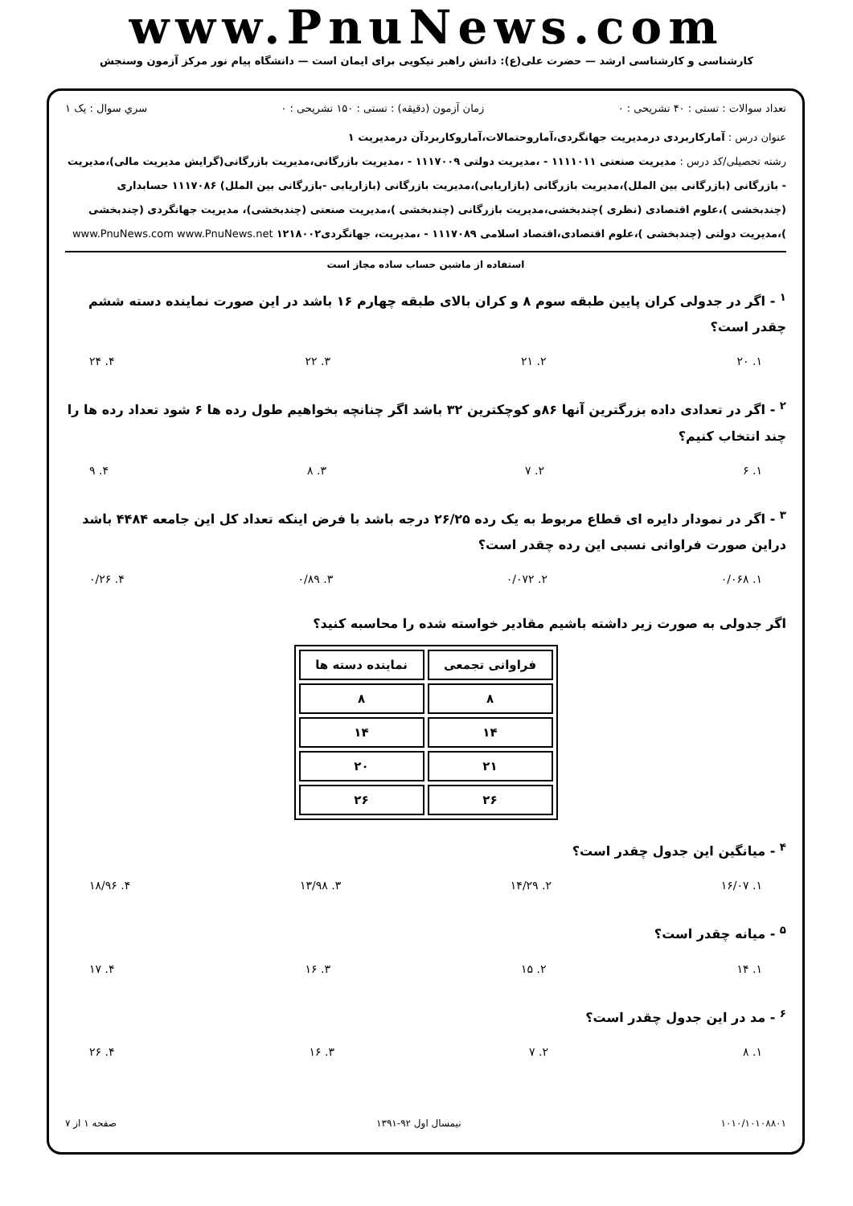www.PnuNews.com
کارشناسی و کارشناسی ارشد — حضرت علی(ع): دانش راهبر نیکویی برای ایمان است — دانشگاه پیام نور مرکز آزمون وسنجش
تعداد سوالات : تستی : ۴۰ تشریحی : ۰ زمان آزمون (دقیقه) : تستی : ۱۵۰ تشریحی : ۰ سري سوال : یک ۱
عنوان درس : آمارکاربردی درمدیریت جهانگردی،آماروحتمالات،آماروکاربردآن درمدیریت ۱
رشته تحصیلی/کد درس : مدیریت صنعتی ۱۱۱۱۰۱۱ - ،مدیریت دولتی ۱۱۱۷۰۰۹ - ،مدیریت بازرگانی،مدیریت بازرگانی(گرایش مدیریت مالی)،مدیریت - بازرگانی (بازرگانی بین الملل)،مدیریت بازرگانی (بازاریابی)،مدیریت بازرگانی (بازاریابی -بازرگانی بین الملل) ۱۱۱۷۰۸۶ حسابداری (چندبخشی )،علوم اقتصادی (نظری )چندبخشی،مدیریت بازرگانی (چندبخشی )،مدیریت صنعتی (چندبخشی)، مدیریت جهانگردی (چندبخشی )،مدیریت دولتی (چندبخشی )،علوم اقتصادی،اقتصاد اسلامی ۱۱۱۷۰۸۹ - ،مدیریت، جهانگردی۱۲۱۸۰۰۲ www.PnuNews.com www.PnuNews.net
استفاده از ماشین حساب ساده مجاز است
<sup>۱</sup> - اگر در جدولی کران پایین طبقه سوم ۸ و کران بالای طبقه چهارم ۱۶ باشد در این صورت نماینده دسته ششم چقدر است؟
۱. ۲۰ ۲. ۲۱ ۳. ۲۲ ۴. ۲۴
<sup>۲</sup> - اگر در تعدادی داده بزرگترین آنها ۸۶و کوچکترین ۳۲ باشد اگر چنانچه بخواهیم طول رده ها ۶ شود تعداد رده ها را چند انتخاب کنیم؟
۱. ۶ ۲. ۷ ۳. ۸ ۴. ۹
<sup>۳</sup> - اگر در نمودار دایره ای قطاع مربوط به یک رده ۲۶/۲۵ درجه باشد با فرض اینکه تعداد کل این جامعه ۴۴۸۴ باشد دراین صورت فراوانی نسبی این رده چقدر است؟
۱. ۰/۰۶۸ ۲. ۰/۰۷۲ ۳. ۰/۸۹ ۴. ۰/۲۶
اگر جدولی به صورت زیر داشته باشیم مقادیر خواسته شده را محاسبه کنید؟
| فراوانی تجمعی | نماینده دسته ها |
| --- | --- |
| ۸ | ۸ |
| ۱۴ | ۱۴ |
| ۲۱ | ۲۰ |
| ۲۶ | ۲۶ |
<sup>۴</sup> - میانگین این جدول چقدر است؟
۱. ۱۶/۰۷ ۲. ۱۴/۲۹ ۳. ۱۳/۹۸ ۴. ۱۸/۹۶
<sup>۵</sup> - میانه چقدر است؟
۱. ۱۴ ۲. ۱۵ ۳. ۱۶ ۴. ۱۷
<sup>۶</sup> - مد در این جدول چقدر است؟
۱. ۸ ۲. ۷ ۳. ۱۶ ۴. ۲۶
۱۰۱۰/۱۰۱۰۸۸۰۱ نیمسال اول ۹۲-۱۳۹۱ صفحه ۱ از ۷